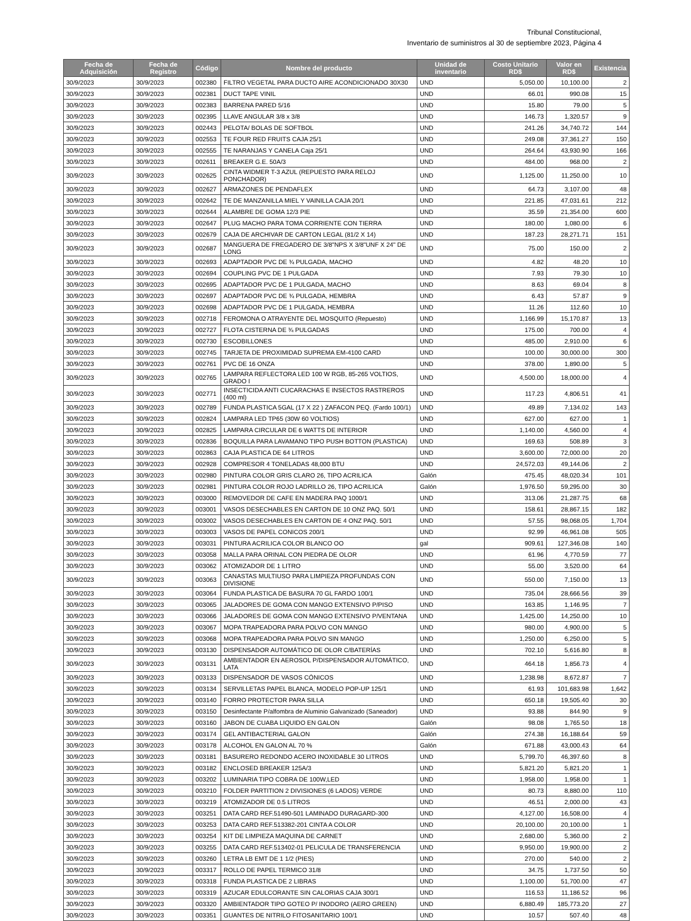Tribunal Constitucional,
Inventario de suministros al 30 de septiembre 2023, Página 4
| Fecha de Adquisición | Fecha de Registro | Código | Nombre del producto | Unidad de inventario | Costo Unitario RD$ | Valor en RD$ | Existencia |
| --- | --- | --- | --- | --- | --- | --- | --- |
| 30/9/2023 | 30/9/2023 | 002380 | FILTRO VEGETAL PARA DUCTO AIRE ACONDICIONADO 30X30 | UND | 5,050.00 | 10,100.00 | 2 |
| 30/9/2023 | 30/9/2023 | 002381 | DUCT TAPE VINIL | UND | 66.01 | 990.08 | 15 |
| 30/9/2023 | 30/9/2023 | 002383 | BARRENA PARED 5/16 | UND | 15.80 | 79.00 | 5 |
| 30/9/2023 | 30/9/2023 | 002395 | LLAVE ANGULAR 3/8 x 3/8 | UND | 146.73 | 1,320.57 | 9 |
| 30/9/2023 | 30/9/2023 | 002443 | PELOTA/ BOLAS DE SOFTBOL | UND | 241.26 | 34,740.72 | 144 |
| 30/9/2023 | 30/9/2023 | 002553 | TE FOUR RED FRUITS CAJA 25/1 | UND | 249.08 | 37,361.27 | 150 |
| 30/9/2023 | 30/9/2023 | 002555 | TE NARANJAS Y CANELA Caja 25/1 | UND | 264.64 | 43,930.90 | 166 |
| 30/9/2023 | 30/9/2023 | 002611 | BREAKER G.E. 50A/3 | UND | 484.00 | 968.00 | 2 |
| 30/9/2023 | 30/9/2023 | 002625 | CINTA WIDMER T-3 AZUL (REPUESTO PARA RELOJ PONCHADOR) | UND | 1,125.00 | 11,250.00 | 10 |
| 30/9/2023 | 30/9/2023 | 002627 | ARMAZONES DE PENDAFLEX | UND | 64.73 | 3,107.00 | 48 |
| 30/9/2023 | 30/9/2023 | 002642 | TE DE MANZANILLA MIEL Y VAINILLA CAJA 20/1 | UND | 221.85 | 47,031.61 | 212 |
| 30/9/2023 | 30/9/2023 | 002644 | ALAMBRE DE GOMA 12/3 PIE | UND | 35.59 | 21,354.00 | 600 |
| 30/9/2023 | 30/9/2023 | 002647 | PLUG MACHO PARA TOMA CORRIENTE CON TIERRA | UND | 180.00 | 1,080.00 | 6 |
| 30/9/2023 | 30/9/2023 | 002679 | CAJA DE ARCHIVAR DE CARTON LEGAL (81/2 X 14) | UND | 187.23 | 28,271.71 | 151 |
| 30/9/2023 | 30/9/2023 | 002687 | MANGUERA DE FREGADERO DE 3/8"NPS X 3/8"UNF X 24" DE LONG | UND | 75.00 | 150.00 | 2 |
| 30/9/2023 | 30/9/2023 | 002693 | ADAPTADOR PVC DE ¾ PULGADA, MACHO | UND | 4.82 | 48.20 | 10 |
| 30/9/2023 | 30/9/2023 | 002694 | COUPLING PVC DE 1 PULGADA | UND | 7.93 | 79.30 | 10 |
| 30/9/2023 | 30/9/2023 | 002695 | ADAPTADOR PVC DE 1 PULGADA, MACHO | UND | 8.63 | 69.04 | 8 |
| 30/9/2023 | 30/9/2023 | 002697 | ADAPTADOR PVC DE ¾ PULGADA, HEMBRA | UND | 6.43 | 57.87 | 9 |
| 30/9/2023 | 30/9/2023 | 002698 | ADAPTADOR PVC DE 1 PULGADA, HEMBRA | UND | 11.26 | 112.60 | 10 |
| 30/9/2023 | 30/9/2023 | 002718 | FEROMONA O ATRAYENTE DEL MOSQUITO (Repuesto) | UND | 1,166.99 | 15,170.87 | 13 |
| 30/9/2023 | 30/9/2023 | 002727 | FLOTA CISTERNA DE ¾ PULGADAS | UND | 175.00 | 700.00 | 4 |
| 30/9/2023 | 30/9/2023 | 002730 | ESCOBILLONES | UND | 485.00 | 2,910.00 | 6 |
| 30/9/2023 | 30/9/2023 | 002745 | TARJETA DE PROXIMIDAD SUPREMA EM-4100 CARD | UND | 100.00 | 30,000.00 | 300 |
| 30/9/2023 | 30/9/2023 | 002761 | PVC DE 16 ONZA | UND | 378.00 | 1,890.00 | 5 |
| 30/9/2023 | 30/9/2023 | 002765 | LAMPARA REFLECTORA LED 100 W RGB, 85-265 VOLTIOS, GRADO I | UND | 4,500.00 | 18,000.00 | 4 |
| 30/9/2023 | 30/9/2023 | 002771 | INSECTICIDA ANTI CUCARACHAS E INSECTOS RASTREROS (400 ml) | UND | 117.23 | 4,806.51 | 41 |
| 30/9/2023 | 30/9/2023 | 002789 | FUNDA PLASTICA 5GAL (17 X 22 ) ZAFACON PEQ. (Fardo 100/1) | UND | 49.89 | 7,134.02 | 143 |
| 30/9/2023 | 30/9/2023 | 002824 | LAMPARA LED TP65 (30W 60 VOLTIOS) | UND | 627.00 | 627.00 | 1 |
| 30/9/2023 | 30/9/2023 | 002825 | LAMPARA CIRCULAR DE 6 WATTS DE INTERIOR | UND | 1,140.00 | 4,560.00 | 4 |
| 30/9/2023 | 30/9/2023 | 002836 | BOQUILLA PARA LAVAMANO TIPO PUSH BOTTON (PLASTICA) | UND | 169.63 | 508.89 | 3 |
| 30/9/2023 | 30/9/2023 | 002863 | CAJA PLASTICA DE 64 LITROS | UND | 3,600.00 | 72,000.00 | 20 |
| 30/9/2023 | 30/9/2023 | 002928 | COMPRESOR 4 TONELADAS 48,000 BTU | UND | 24,572.03 | 49,144.06 | 2 |
| 30/9/2023 | 30/9/2023 | 002980 | PINTURA COLOR GRIS CLARO 26, TIPO ACRILICA | Galón | 475.45 | 48,020.34 | 101 |
| 30/9/2023 | 30/9/2023 | 002981 | PINTURA COLOR ROJO LADRILLO 26, TIPO ACRILICA | Galón | 1,976.50 | 59,295.00 | 30 |
| 30/9/2023 | 30/9/2023 | 003000 | REMOVEDOR DE CAFE EN MADERA PAQ 1000/1 | UND | 313.06 | 21,287.75 | 68 |
| 30/9/2023 | 30/9/2023 | 003001 | VASOS DESECHABLES EN CARTON DE 10 ONZ PAQ. 50/1 | UND | 158.61 | 28,867.15 | 182 |
| 30/9/2023 | 30/9/2023 | 003002 | VASOS DESECHABLES EN CARTON DE 4 ONZ PAQ. 50/1 | UND | 57.55 | 98,068.05 | 1,704 |
| 30/9/2023 | 30/9/2023 | 003003 | VASOS DE PAPEL CONICOS 200/1 | UND | 92.99 | 46,961.08 | 505 |
| 30/9/2023 | 30/9/2023 | 003031 | PINTURA ACRILICA COLOR BLANCO OO | gal | 909.61 | 127,346.08 | 140 |
| 30/9/2023 | 30/9/2023 | 003058 | MALLA PARA ORINAL CON PIEDRA DE OLOR | UND | 61.96 | 4,770.59 | 77 |
| 30/9/2023 | 30/9/2023 | 003062 | ATOMIZADOR DE 1 LITRO | UND | 55.00 | 3,520.00 | 64 |
| 30/9/2023 | 30/9/2023 | 003063 | CANASTAS MULTIUSO PARA LIMPIEZA PROFUNDAS CON DIVISIONE | UND | 550.00 | 7,150.00 | 13 |
| 30/9/2023 | 30/9/2023 | 003064 | FUNDA PLASTICA DE BASURA 70 GL FARDO 100/1 | UND | 735.04 | 28,666.56 | 39 |
| 30/9/2023 | 30/9/2023 | 003065 | JALADORES DE GOMA CON MANGO EXTENSIVO P/PISO | UND | 163.85 | 1,146.95 | 7 |
| 30/9/2023 | 30/9/2023 | 003066 | JALADORES DE GOMA CON MANGO EXTENSIVO P/VENTANA | UND | 1,425.00 | 14,250.00 | 10 |
| 30/9/2023 | 30/9/2023 | 003067 | MOPA TRAPEADORA PARA POLVO CON MANGO | UND | 980.00 | 4,900.00 | 5 |
| 30/9/2023 | 30/9/2023 | 003068 | MOPA TRAPEADORA PARA POLVO SIN MANGO | UND | 1,250.00 | 6,250.00 | 5 |
| 30/9/2023 | 30/9/2023 | 003130 | DISPENSADOR AUTOMÁTICO DE OLOR C/BATERÍAS | UND | 702.10 | 5,616.80 | 8 |
| 30/9/2023 | 30/9/2023 | 003131 | AMBIENTADOR EN AEROSOL P/DISPENSADOR AUTOMÁTICO, LATA | UND | 464.18 | 1,856.73 | 4 |
| 30/9/2023 | 30/9/2023 | 003133 | DISPENSADOR DE VASOS CÓNICOS | UND | 1,238.98 | 8,672.87 | 7 |
| 30/9/2023 | 30/9/2023 | 003134 | SERVILLETAS PAPEL BLANCA, MODELO POP-UP 125/1 | UND | 61.93 | 101,683.98 | 1,642 |
| 30/9/2023 | 30/9/2023 | 003140 | FORRO PROTECTOR PARA SILLA | UND | 650.18 | 19,505.40 | 30 |
| 30/9/2023 | 30/9/2023 | 003150 | Desinfectante P/alfombra de Aluminio Galvanizado (Saneador) | UND | 93.88 | 844.90 | 9 |
| 30/9/2023 | 30/9/2023 | 003160 | JABON DE CUABA LIQUIDO EN GALON | Galón | 98.08 | 1,765.50 | 18 |
| 30/9/2023 | 30/9/2023 | 003174 | GEL ANTIBACTERIAL GALON | Galón | 274.38 | 16,188.64 | 59 |
| 30/9/2023 | 30/9/2023 | 003178 | ALCOHOL EN GALON AL 70 % | Galón | 671.88 | 43,000.43 | 64 |
| 30/9/2023 | 30/9/2023 | 003181 | BASURERO REDONDO ACERO INOXIDABLE 30 LITROS | UND | 5,799.70 | 46,397.60 | 8 |
| 30/9/2023 | 30/9/2023 | 003182 | ENCLOSED BREAKER 125A/3 | UND | 5,821.20 | 5,821.20 | 1 |
| 30/9/2023 | 30/9/2023 | 003202 | LUMINARIA TIPO COBRA DE 100W,LED | UND | 1,958.00 | 1,958.00 | 1 |
| 30/9/2023 | 30/9/2023 | 003210 | FOLDER PARTITION 2 DIVISIONES (6 LADOS) VERDE | UND | 80.73 | 8,880.00 | 110 |
| 30/9/2023 | 30/9/2023 | 003219 | ATOMIZADOR DE 0.5 LITROS | UND | 46.51 | 2,000.00 | 43 |
| 30/9/2023 | 30/9/2023 | 003251 | DATA CARD REF.51490-501 LAMINADO DURAGARD-300 | UND | 4,127.00 | 16,508.00 | 4 |
| 30/9/2023 | 30/9/2023 | 003253 | DATA CARD REF.513382-201 CINTA A COLOR | UND | 20,100.00 | 20,100.00 | 1 |
| 30/9/2023 | 30/9/2023 | 003254 | KIT DE LIMPIEZA MAQUINA DE CARNET | UND | 2,680.00 | 5,360.00 | 2 |
| 30/9/2023 | 30/9/2023 | 003255 | DATA CARD REF.513402-01 PELICULA DE TRANSFERENCIA | UND | 9,950.00 | 19,900.00 | 2 |
| 30/9/2023 | 30/9/2023 | 003260 | LETRA LB EMT DE 1 1/2 (PIES) | UND | 270.00 | 540.00 | 2 |
| 30/9/2023 | 30/9/2023 | 003317 | ROLLO DE PAPEL TERMICO 31/8 | UND | 34.75 | 1,737.50 | 50 |
| 30/9/2023 | 30/9/2023 | 003318 | FUNDA PLASTICA DE 2 LIBRAS | UND | 1,100.00 | 51,700.00 | 47 |
| 30/9/2023 | 30/9/2023 | 003319 | AZUCAR EDULCORANTE SIN CALORIAS CAJA 300/1 | UND | 116.53 | 11,186.52 | 96 |
| 30/9/2023 | 30/9/2023 | 003320 | AMBIENTADOR TIPO GOTEO P/ INODORO (AERO GREEN) | UND | 6,880.49 | 185,773.20 | 27 |
| 30/9/2023 | 30/9/2023 | 003351 | GUANTES DE NITRILO FITOSANITARIO 100/1 | UND | 10.57 | 507.40 | 48 |